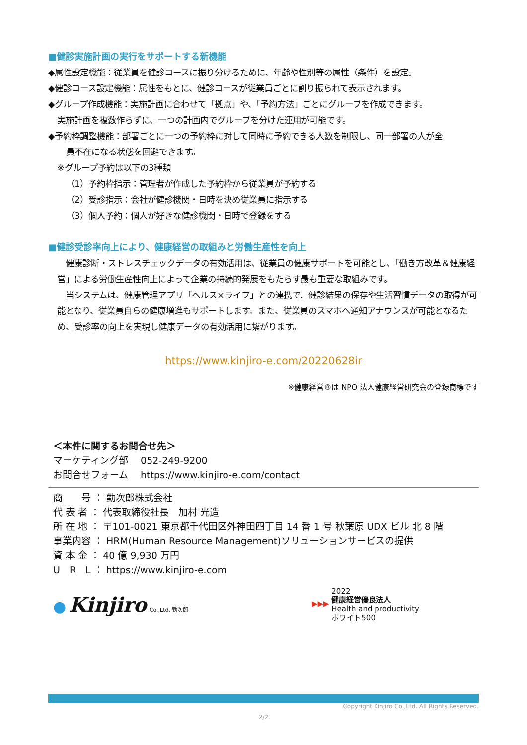■健診実施計画の実行をサポートする新機能
◆属性設定機能：従業員を健診コースに振り分けるために、年齢や性別等の属性（条件）を設定。
◆健診コース設定機能：属性をもとに、健診コースが従業員ごとに割り振られて表示されます。
◆グループ作成機能：実施計画に合わせて「拠点」や、「予約方法」ごとにグループを作成できます。
実施計画を複数作らずに、一つの計画内でグループを分けた運用が可能です。
◆予約枠調整機能：部署ごとに一つの予約枠に対して同時に予約できる人数を制限し、同一部署の人が全
員不在になる状態を回避できます。
※グループ予約は以下の3種類
（1）予約枠指示：管理者が作成した予約枠から従業員が予約する
（2）受診指示：会社が健診機関・日時を決め従業員に指示する
（3）個人予約：個人が好きな健診機関・日時で登録をする
■健診受診率向上により、健康経営の取組みと労働生産性を向上
　健康診断・ストレスチェックデータの有効活用は、従業員の健康サポートを可能とし、「働き方改革＆健康経営」による労働生産性向上によって企業の持続的発展をもたらす最も重要な取組みです。
　当システムは、健康管理アプリ「ヘルス×ライフ」との連携で、健診結果の保存や生活習慣データの取得が可能となり、従業員自らの健康増進もサポートします。また、従業員のスマホへ通知アナウンスが可能となるため、受診率の向上を実現し健康データの有効活用に繋がります。
https://www.kinjiro-e.com/20220628ir
※健康経営®は NPO 法人健康経営研究会の登録商標です
＜本件に関するお問合せ先＞
マーケティング部　 052-249-9200
お問合せフォーム　 https://www.kinjiro-e.com/contact
商　　号 ： 勤次郎株式会社
代 表 者 ： 代表取締役社長　加村 光造
所 在 地 ： 〒101-0021 東京都千代田区外神田四丁目 14 番 1 号 秋葉原 UDX ビル 北 8 階
事業内容 ： HRM(Human Resource Management)ソリューションサービスの提供
資 本 金 ： 40 億 9,930 万円
U　R　L ： https://www.kinjiro-e.com
● Kinjiro Co.,Ltd. 勤次郎
▶▶▶ 2022
健康経営優良法人
Health and productivity
ホワイト500
Copyright Kinjiro Co.,Ltd. All Rights Reserved.
2/2